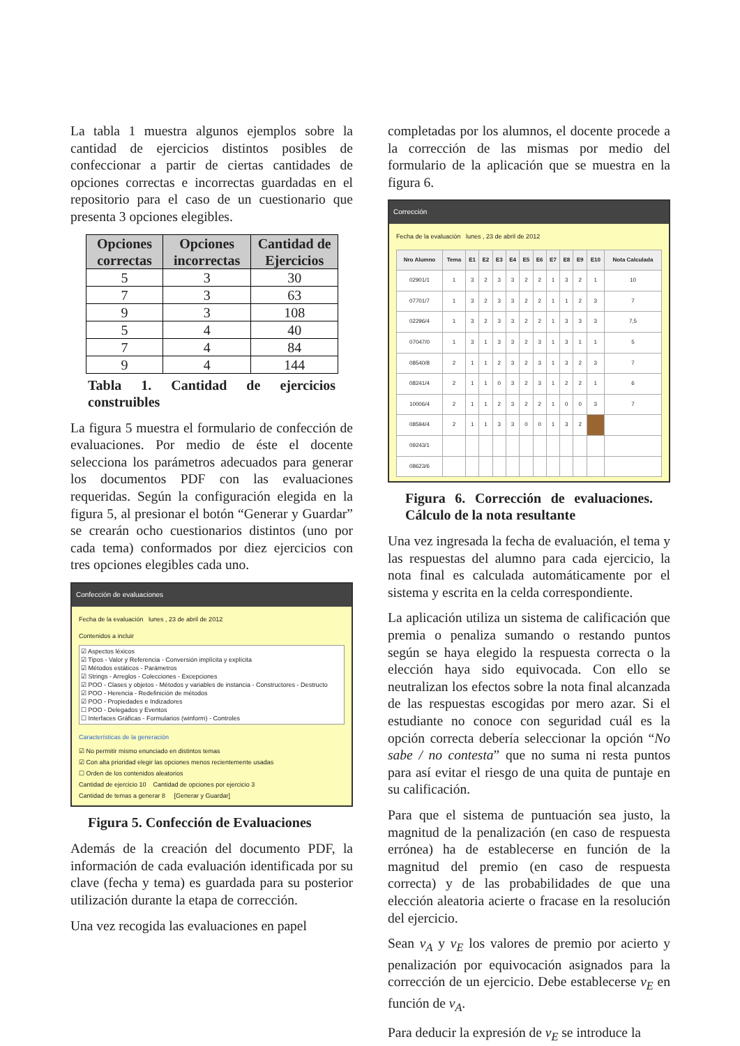La tabla 1 muestra algunos ejemplos sobre la cantidad de ejercicios distintos posibles de confeccionar a partir de ciertas cantidades de opciones correctas e incorrectas guardadas en el repositorio para el caso de un cuestionario que presenta 3 opciones elegibles.
| Opciones correctas | Opciones incorrectas | Cantidad de Ejercicios |
| --- | --- | --- |
| 5 | 3 | 30 |
| 7 | 3 | 63 |
| 9 | 3 | 108 |
| 5 | 4 | 40 |
| 7 | 4 | 84 |
| 9 | 4 | 144 |
Tabla 1. Cantidad de ejercicios construibles
La figura 5 muestra el formulario de confección de evaluaciones. Por medio de éste el docente selecciona los parámetros adecuados para generar los documentos PDF con las evaluaciones requeridas. Según la configuración elegida en la figura 5, al presionar el botón “Generar y Guardar” se crearán ocho cuestionarios distintos (uno por cada tema) conformados por diez ejercicios con tres opciones elegibles cada uno.
Confección de evaluaciones
Fecha de la evaluación lunes , 23 de abril de 2012
Contenidos a incluir
☑ Aspectos léxicos
☑ Tipos - Valor y Referencia - Conversión implícita y explícita
☑ Métodos estáticos - Parámetros
☑ Strings - Arreglos - Colecciones - Excepciones
☑ POO - Clases y objetos - Métodos y variables de instancia - Constructores - Destructo
☑ POO - Herencia - Redefinición de métodos
☑ POO - Propiedades e Indizadores
☐ POO - Delegados y Eventos
☐ Interfaces Gráficas - Formularios (winform) - Controles
Características de la generación
☑ No permitir mismo enunciado en distintos temas
☑ Con alta prioridad elegir las opciones menos recientemente usadas
☐ Orden de los contenidos aleatorios
Cantidad de ejercicio 10 Cantidad de opciones por ejercicio 3
Cantidad de temas a generar 8 [Generar y Guardar]
Figura 5. Confección de Evaluaciones
Además de la creación del documento PDF, la información de cada evaluación identificada por su clave (fecha y tema) es guardada para su posterior utilización durante la etapa de corrección.
Una vez recogida las evaluaciones en papel
completadas por los alumnos, el docente procede a la corrección de las mismas por medio del formulario de la aplicación que se muestra en la figura 6.
Corrección
Fecha de la evaluación lunes , 23 de abril de 2012
| Nro Alumno | Tema | E1 | E2 | E3 | E4 | E5 | E6 | E7 | E8 | E9 | E10 | Nota Calculada |
| --- | --- | --- | --- | --- | --- | --- | --- | --- | --- | --- | --- | --- |
| 02901/1 | 1 | 3 | 2 | 3 | 3 | 2 | 2 | 1 | 3 | 2 | 1 | 10 |
| 07701/7 | 1 | 3 | 2 | 3 | 3 | 2 | 2 | 1 | 1 | 2 | 3 | 7 |
| 02296/4 | 1 | 3 | 2 | 3 | 3 | 2 | 2 | 1 | 3 | 3 | 3 | 7,5 |
| 07047/0 | 1 | 3 | 1 | 3 | 3 | 2 | 3 | 1 | 3 | 1 | 1 | 5 |
| 08540/8 | 2 | 1 | 1 | 2 | 3 | 2 | 3 | 1 | 3 | 2 | 3 | 7 |
| 08241/4 | 2 | 1 | 1 | 0 | 3 | 2 | 3 | 1 | 2 | 2 | 1 | 6 |
| 10006/4 | 2 | 1 | 1 | 2 | 3 | 2 | 2 | 1 | 0 | 0 | 3 | 7 |
| 08594/4 | 2 | 1 | 1 | 3 | 3 | 0 | 0 | 1 | 3 | 2 | | |
| 09243/1 | | | | | | | | | | | | |
| 08623/6 | | | | | | | | | | | | |
Figura 6. Corrección de evaluaciones. Cálculo de la nota resultante
Una vez ingresada la fecha de evaluación, el tema y las respuestas del alumno para cada ejercicio, la nota final es calculada automáticamente por el sistema y escrita en la celda correspondiente.
La aplicación utiliza un sistema de calificación que premia o penaliza sumando o restando puntos según se haya elegido la respuesta correcta o la elección haya sido equivocada. Con ello se neutralizan los efectos sobre la nota final alcanzada de las respuestas escogidas por mero azar. Si el estudiante no conoce con seguridad cuál es la opción correcta debería seleccionar la opción “No sabe / no contesta” que no suma ni resta puntos para así evitar el riesgo de una quita de puntaje en su calificación.
Para que el sistema de puntuación sea justo, la magnitud de la penalización (en caso de respuesta errónea) ha de establecerse en función de la magnitud del premio (en caso de respuesta correcta) y de las probabilidades de que una elección aleatoria acierte o fracase en la resolución del ejercicio.
Sean v<sub>A</sub> y v<sub>E</sub> los valores de premio por acierto y penalización por equivocación asignados para la corrección de un ejercicio. Debe establecerse v<sub>E</sub> en función de v<sub>A</sub>.
Para deducir la expresión de v<sub>E</sub> se introduce la